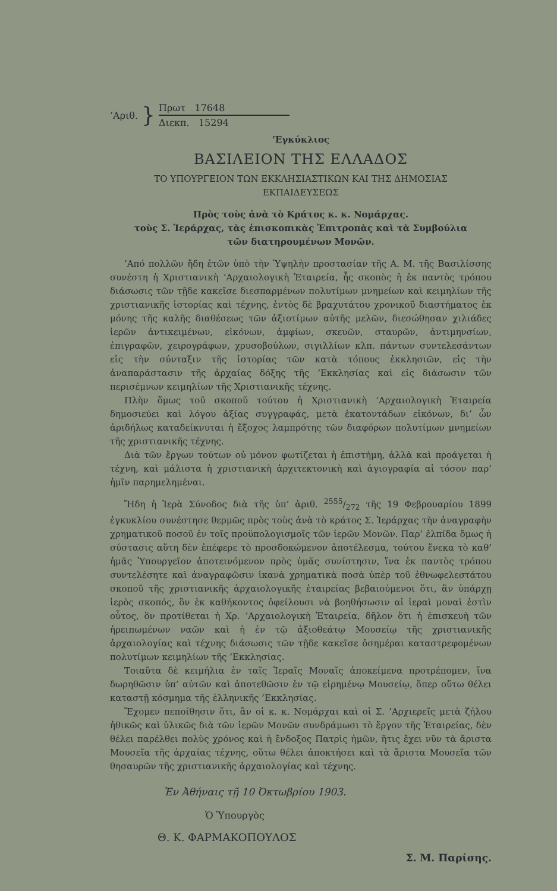’Αριθ. }
Πρωτ 17648
Διεκπ. 15294
’Εγκύκλιος
ΒΑΣΙΛΕΙΟΝ ΤΗΣ ΕΛΛΑΔΟΣ
ΤΟ ΥΠΟΥΡΓΕΙΟΝ ΤΩΝ ΕΚΚΛΗΣΙΑΣΤΙΚΩΝ ΚΑΙ ΤΗΣ ΔΗΜΟΣΙΑΣ
ΕΚΠΑΙΔΕΥΣΕΩΣ
Πρὸς τοὺς ἀνὰ τὸ Κράτος κ. κ. Νομάρχας.
τοὺς Σ. Ἱεράρχας, τὰς ἐπισκοπικὰς Ἐπιτροπὰς καὶ τὰ Συμβούλια
τῶν διατηρουμένων Μονῶν.
’Από πολλῶν ἤδη ἐτῶν ὑπὸ τὴν Ὑψηλὴν προστασίαν τῆς Α. Μ. τῆς Βασιλίσσης συνέστη ἡ Χριστιανικὴ ’Αρχαιολογικὴ Ἑταιρεία, ἧς σκοπὸς ἡ ἐκ παντὸς τρόπου διάσωσις τῶν τῇδε κακεῖσε διεσπαρμένων πολυτίμων μνημείων καὶ κειμηλίων τῆς χριστιανικῆς ἱστορίας καὶ τέχνης, ἐντὸς δὲ βραχυτάτου χρονικοῦ διαστήματος ἐκ μόνης τῆς καλῆς διαθέσεως τῶν ἀξιοτίμων αὐτῆς μελῶν, διεσώθησαν χιλιάδες ἱερῶν ἀντικειμένων, εἰκόνων, ἀμφίων, σκευῶν, σταυρῶν, ἀντιμηνσίων, ἐπιγραφῶν, χειρογράφων, χρυσοβούλων, σιγιλλίων κλπ. πάντων συντελεσάντων εἰς τὴν σύνταξιν τῆς ἱστορίας τῶν κατὰ τόπους ἐκκλησιῶν, εἰς τὴν ἀναπαράστασιν τῆς ἀρχαίας δόξης τῆς ’Εκκλησίας καὶ εἰς διάσωσιν τῶν περισέμνων κειμηλίων τῆς Χριστιανικῆς τέχνης.
Πλὴν ὅμως τοῦ σκοποῦ τούτου ἡ Χριστιανικὴ ’Αρχαιολογικὴ Ἑταιρεία δημοσιεύει καὶ λόγου ἀξίας συγγραφάς, μετὰ ἑκατοντάδων εἰκόνων, δι’ ὧν ἀριδήλως καταδείκνυται ἡ ἔξοχος λαμπρότης τῶν διαφόρων πολυτίμων μνημείων τῆς χριστιανικῆς τέχνης.
Διὰ τῶν ἔργων τούτων οὐ μόνον φωτίζεται ἡ ἐπιστήμη, ἀλλὰ καὶ προάγεται ἡ τέχνη, καὶ μάλιστα ἡ χριστιανικὴ ἀρχιτεκτονικὴ καὶ ἁγιογραφία αἱ τόσον παρ’ ἡμῖν παρημελημέναι.
Ἤδη ἡ Ἱερὰ Σύνοδος διὰ τῆς ὑπ’ ἀριθ. 2555/272 τῆς 19 Φεβρουαρίου 1899 ἐγκυκλίου συνέστησε θερμῶς πρὸς τοὺς ἀνὰ τὸ κράτος Σ. Ἱεράρχας τὴν ἀναγραφὴν χρηματικοῦ ποσοῦ ἐν τοῖς προϋπολογισμοῖς τῶν ἱερῶν Μονῶν. Παρ’ ἐλπίδα ὅμως ἡ σύστασις αὕτη δὲν ἐπέφερε τὸ προσδοκώμενον ἀποτέλεσμα, τούτου ἕνεκα τὸ καθ’ ἡμᾶς Ὑπουργεῖον ἀποτεινόμενον πρὸς ὑμᾶς συνίστησιν, ἵνα ἐκ παντὸς τρόπου συντελέσητε καὶ ἀναγραφῶσιν ἱκανὰ χρηματικὰ ποσὰ ὑπὲρ τοῦ ἐθνωφελεστάτου σκοποῦ τῆς χριστιανικῆς ἀρχαιολογικῆς ἑταιρείας βεβαιούμενοι ὅτι, ἂν ὑπάρχῃ ἱερὸς σκοπός, ὃν ἐκ καθήκοντος ὀφείλουσι νὰ βοηθήσωσιν αἱ ἱεραὶ μοναὶ ἐστὶν οὗτος, ὃν προτίθεται ἡ Χρ. ’Αρχαιολογικὴ Ἑταιρεία, δῆλον ὅτι ἡ ἐπισκευὴ τῶν ἠρειπωμένων ναῶν καὶ ἡ ἐν τῷ ἀξιοθεάτῳ Μουσείῳ τῆς χριστιανικῆς ἀρχαιολογίας καὶ τέχνης διάσωσις τῶν τῇδε κακεῖσε ὁσημέραι καταστρεφομένων πολυτίμων κειμηλίων τῆς ’Εκκλησίας.
Τοιαῦτα δὲ κειμήλια ἐν ταῖς Ἱεραῖς Μοναῖς ἀποκείμενα προτρέπομεν, ἵνα δωρηθῶσιν ὑπ’ αὐτῶν καὶ ἀποτεθῶσιν ἐν τῷ εἰρημένῳ Μουσείῳ, ὅπερ οὕτω θέλει καταστῇ κόσμημα τῆς ἑλληνικῆς ’Εκκλησίας.
Ἔχομεν πεποίθησιν ὅτι, ἂν οἱ κ. κ. Νομάρχαι καὶ οἱ Σ. ’Αρχιερεῖς μετὰ ζήλου ἠθικῶς καὶ ὑλικῶς διὰ τῶν ἱερῶν Μονῶν συνδράμωσι τὸ ἔργον τῆς Ἑταιρείας, δὲν θέλει παρέλθει πολὺς χρόνος καὶ ἡ ἔνδοξος Πατρὶς ἡμῶν, ἥτις ἔχει νῦν τὰ ἄριστα Μουσεῖα τῆς ἀρχαίας τέχνης, οὕτω θέλει ἀποκτήσει καὶ τὰ ἄριστα Μουσεῖα τῶν θησαυρῶν τῆς χριστιανικῆς ἀρχαιολογίας καὶ τέχνης.
Ἐν Ἀθήναις τῇ 10 Ὀκτωβρίου 1903.
Ὁ Ὑπουργὸς
Θ. Κ. ΦΑΡΜΑΚΟΠΟΥΛΟΣ
Σ. Μ. Παρίσης.